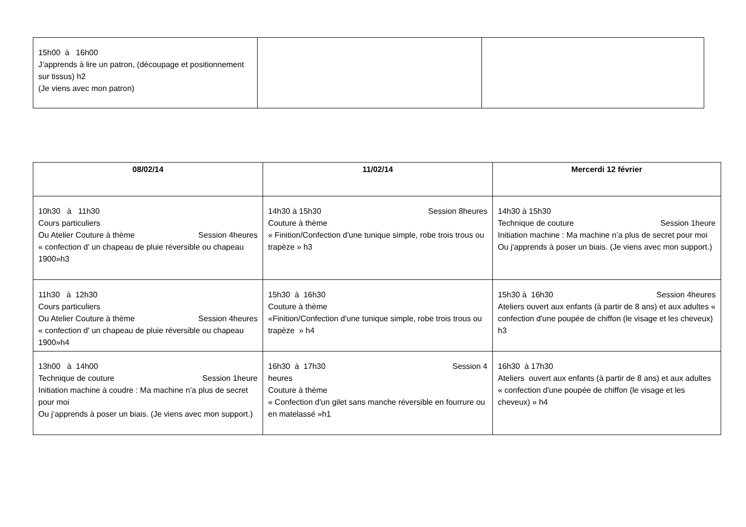| 15h00 à 16h00 J’apprends à lire un patron, (découpage et positionnement sur tissus) h2 (Je viens avec mon patron) | | |
| 08/02/14 | 11/02/14 | Mercerdi 12 février |
| --- | --- | --- |
| 10h30 à 11h30 Cours particuliers Ou Atelier Couture à thème Session 4heures « confection d' un chapeau de pluie réversible ou chapeau 1900»h3 | 14h30 à 15h30 Session 8heures Couture à thème « Finition/Confection d'une tunique simple, robe trois trous ou trapèze » h3 | 14h30 à 15h30 Technique de couture Session 1heure Initiation machine : Ma machine n’a plus de secret pour moi Ou j'apprends à poser un biais. (Je viens avec mon support.) |
| 11h30 à 12h30 Cours particuliers Ou Atelier Couture à thème Session 4heures « confection d' un chapeau de pluie réversible ou chapeau 1900»h4 | 15h30 à 16h30 Couture à thème «Finition/Confection d'une tunique simple, robe trois trous ou trapèze » h4 | 15h30 à 16h30 Session 4heures Ateliers ouvert aux enfants (à partir de 8 ans) et aux adultes « confection d'une poupée de chiffon (le visage et les cheveux) h3 |
| 13h00 à 14h00 Technique de couture Session 1heure Initiation machine à coudre : Ma machine n’a plus de secret pour moi Ou j’apprends à poser un biais. (Je viens avec mon support.) | 16h30 à 17h30 Session 4 heures Couture à thème « Confection d'un gilet sans manche réversible en fourrure ou en matelassé »h1 | 16h30 à 17h30 Ateliers ouvert aux enfants (à partir de 8 ans) et aux adultes « confection d'une poupée de chiffon (le visage et les cheveux) » h4 |